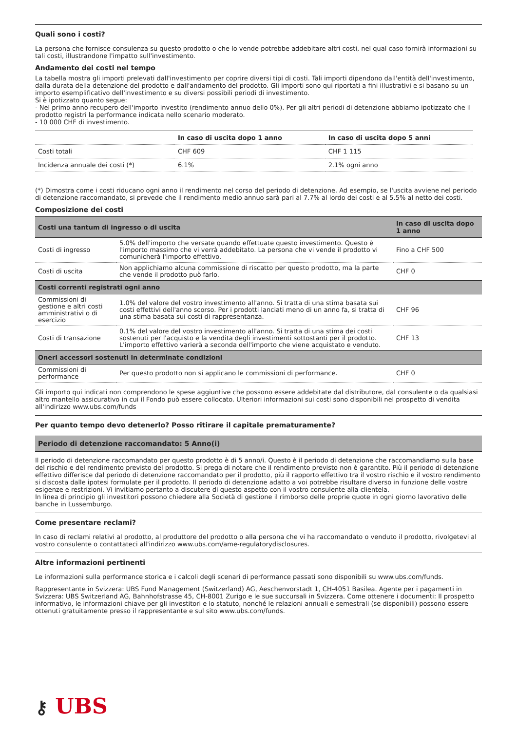Quali sono i costi?
La persona che fornisce consulenza su questo prodotto o che lo vende potrebbe addebitare altri costi, nel qual caso fornirà informazioni su tali costi, illustrandone l'impatto sull'investimento.
Andamento dei costi nel tempo
La tabella mostra gli importi prelevati dall'investimento per coprire diversi tipi di costi. Tali importi dipendono dall'entità dell'investimento, dalla durata della detenzione del prodotto e dall'andamento del prodotto. Gli importi sono qui riportati a fini illustrativi e si basano su un importo esemplificativo dell'investimento e su diversi possibili periodi di investimento.
Si è ipotizzato quanto segue:
- Nel primo anno recupero dell'importo investito (rendimento annuo dello 0%). Per gli altri periodi di detenzione abbiamo ipotizzato che il prodotto registri la performance indicata nello scenario moderato.
- 10 000 CHF di investimento.
| | In caso di uscita dopo 1 anno | In caso di uscita dopo 5 anni |
| --- | --- | --- |
| Costi totali | CHF 609 | CHF 1 115 |
| Incidenza annuale dei costi (*) | 6.1% | 2.1% ogni anno |
(*) Dimostra come i costi riducano ogni anno il rendimento nel corso del periodo di detenzione. Ad esempio, se l'uscita avviene nel periodo di detenzione raccomandato, si prevede che il rendimento medio annuo sarà pari al 7.7% al lordo dei costi e al 5.5% al netto dei costi.
Composizione dei costi
| Costi una tantum di ingresso o di uscita | | In caso di uscita dopo 1 anno |
| --- | --- | --- |
| Costi di ingresso | 5.0% dell'importo che versate quando effettuate questo investimento. Questo è l'importo massimo che vi verrà addebitato. La persona che vi vende il prodotto vi comunicherà l'importo effettivo. | Fino a CHF 500 |
| Costi di uscita | Non applichiamo alcuna commissione di riscatto per questo prodotto, ma la parte che vende il prodotto può farlo. | CHF 0 |
| Costi correnti registrati ogni anno | | |
| Commissioni di gestione e altri costi amministrativi o di esercizio | 1.0% del valore del vostro investimento all'anno. Si tratta di una stima basata sui costi effettivi dell'anno scorso. Per i prodotti lanciati meno di un anno fa, si tratta di una stima basata sui costi di rappresentanza. | CHF 96 |
| Costi di transazione | 0.1% del valore del vostro investimento all'anno. Si tratta di una stima dei costi sostenuti per l'acquisto e la vendita degli investimenti sottostanti per il prodotto. L'importo effettivo varierà a seconda dell'importo che viene acquistato e venduto. | CHF 13 |
| Oneri accessori sostenuti in determinate condizioni | | |
| Commissioni di performance | Per questo prodotto non si applicano le commissioni di performance. | CHF 0 |
Gli importo qui indicati non comprendono le spese aggiuntive che possono essere addebitate dal distributore, dal consulente o da qualsiasi altro mantello assicurativo in cui il Fondo può essere collocato. Ulteriori informazioni sui costi sono disponibili nel prospetto di vendita all'indirizzo www.ubs.com/funds
Per quanto tempo devo detenerlo? Posso ritirare il capitale prematuramente?
Periodo di detenzione raccomandato: 5 Anno(i)
Il periodo di detenzione raccomandato per questo prodotto è di 5 anno/i. Questo è il periodo di detenzione che raccomandiamo sulla base del rischio e del rendimento previsto del prodotto. Si prega di notare che il rendimento previsto non è garantito. Più il periodo di detenzione effettivo differisce dal periodo di detenzione raccomandato per il prodotto, più il rapporto effettivo tra il vostro rischio e il vostro rendimento si discosta dalle ipotesi formulate per il prodotto. Il periodo di detenzione adatto a voi potrebbe risultare diverso in funzione delle vostre esigenze e restrizioni. Vi invitiamo pertanto a discutere di questo aspetto con il vostro consulente alla clientela.
In linea di principio gli investitori possono chiedere alla Società di gestione il rimborso delle proprie quote in ogni giorno lavorativo delle banche in Lussemburgo.
Come presentare reclami?
In caso di reclami relativi al prodotto, al produttore del prodotto o alla persona che vi ha raccomandato o venduto il prodotto, rivolgetevi al vostro consulente o contattateci all'indirizzo www.ubs.com/ame-regulatorydisclosures.
Altre informazioni pertinenti
Le informazioni sulla performance storica e i calcoli degli scenari di performance passati sono disponibili su www.ubs.com/funds.
Rappresentante in Svizzera: UBS Fund Management (Switzerland) AG, Aeschenvorstadt 1, CH-4051 Basilea. Agente per i pagamenti in Svizzera: UBS Switzerland AG, Bahnhofstrasse 45, CH-8001 Zurigo e le sue succursali in Svizzera. Come ottenere i documenti: Il prospetto informativo, le informazioni chiave per gli investitori e lo statuto, nonché le relazioni annuali e semestrali (se disponibili) possono essere ottenuti gratuitamente presso il rappresentante e sul sito www.ubs.com/funds.
⚷ UBS